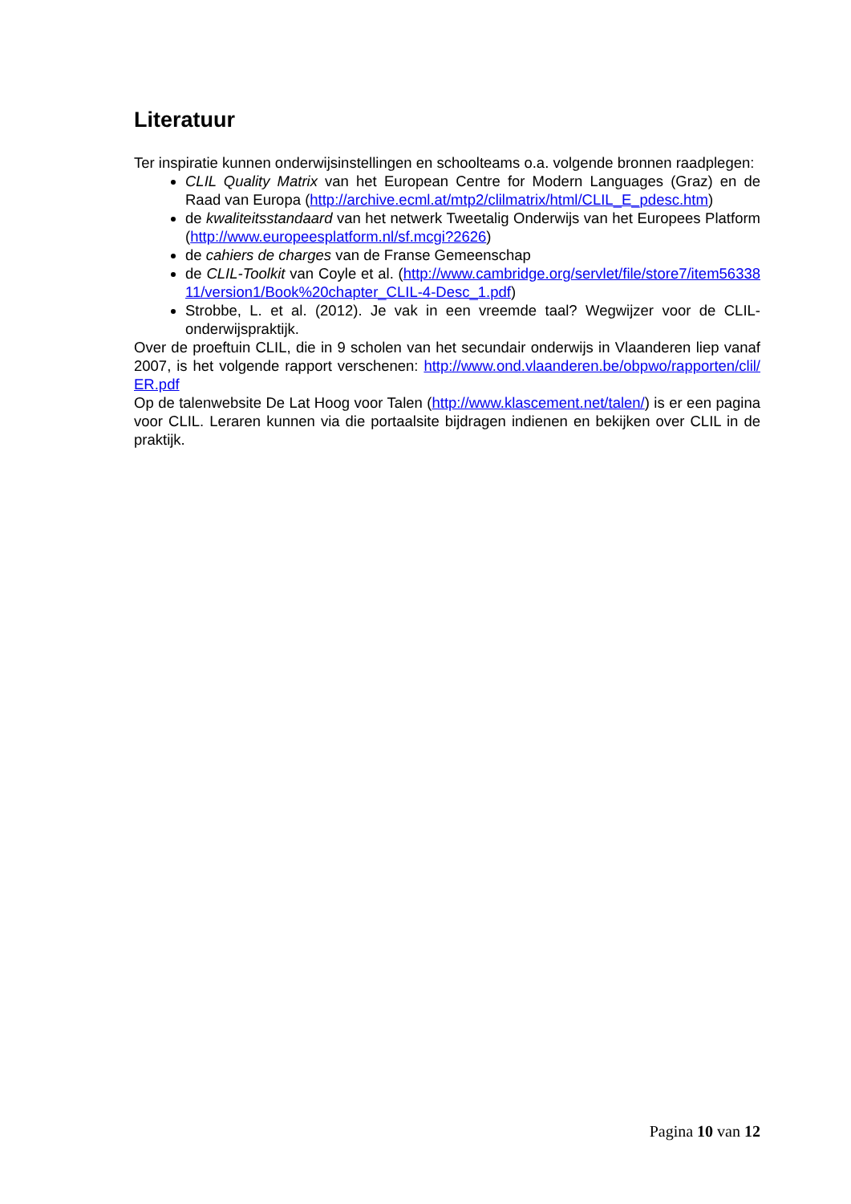Literatuur
Ter inspiratie kunnen onderwijsinstellingen en schoolteams o.a. volgende bronnen raadplegen:
CLIL Quality Matrix van het European Centre for Modern Languages (Graz) en de Raad van Europa (http://archive.ecml.at/mtp2/clilmatrix/html/CLIL_E_pdesc.htm)
de kwaliteitsstandaard van het netwerk Tweetalig Onderwijs van het Europees Platform (http://www.europeesplatform.nl/sf.mcgi?2626)
de cahiers de charges van de Franse Gemeenschap
de CLIL-Toolkit van Coyle et al. (http://www.cambridge.org/servlet/file/store7/item5633811/version1/Book%20chapter_CLIL-4-Desc_1.pdf)
Strobbe, L. et al. (2012). Je vak in een vreemde taal? Wegwijzer voor de CLIL-onderwijspraktijk.
Over de proeftuin CLIL, die in 9 scholen van het secundair onderwijs in Vlaanderen liep vanaf 2007, is het volgende rapport verschenen: http://www.ond.vlaanderen.be/obpwo/rapporten/clil/ER.pdf
Op de talenwebsite De Lat Hoog voor Talen (http://www.klascement.net/talen/) is er een pagina voor CLIL. Leraren kunnen via die portaalsite bijdragen indienen en bekijken over CLIL in de praktijk.
Pagina 10 van 12